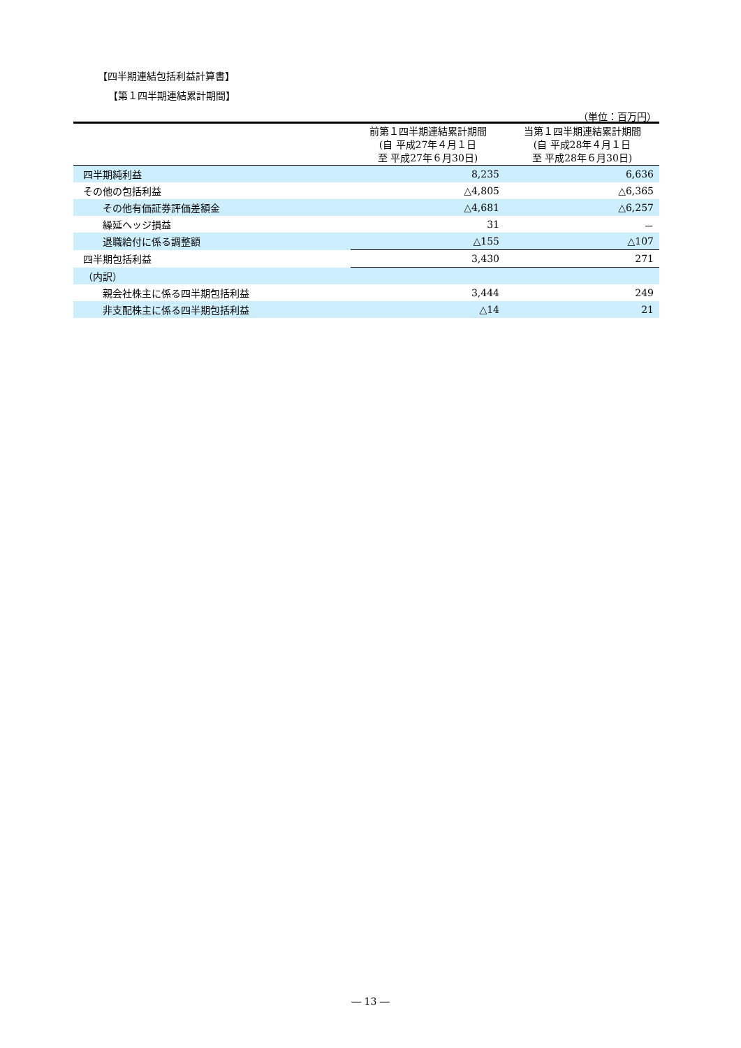【四半期連結包括利益計算書】
【第１四半期連結累計期間】
（単位：百万円）
| | 前第１四半期連結累計期間 (自 平成27年４月１日 至 平成27年６月30日) | 当第１四半期連結累計期間 (自 平成28年４月１日 至 平成28年６月30日) |
| --- | --- | --- |
| 四半期純利益 | 8,235 | 6,636 |
| その他の包括利益 | △4,805 | △6,365 |
| その他有価証券評価差額金 | △4,681 | △6,257 |
| 繰延ヘッジ損益 | 31 | － |
| 退職給付に係る調整額 | △155 | △107 |
| 四半期包括利益 | 3,430 | 271 |
| （内訳） | | |
| 親会社株主に係る四半期包括利益 | 3,444 | 249 |
| 非支配株主に係る四半期包括利益 | △14 | 21 |
― 13 ―